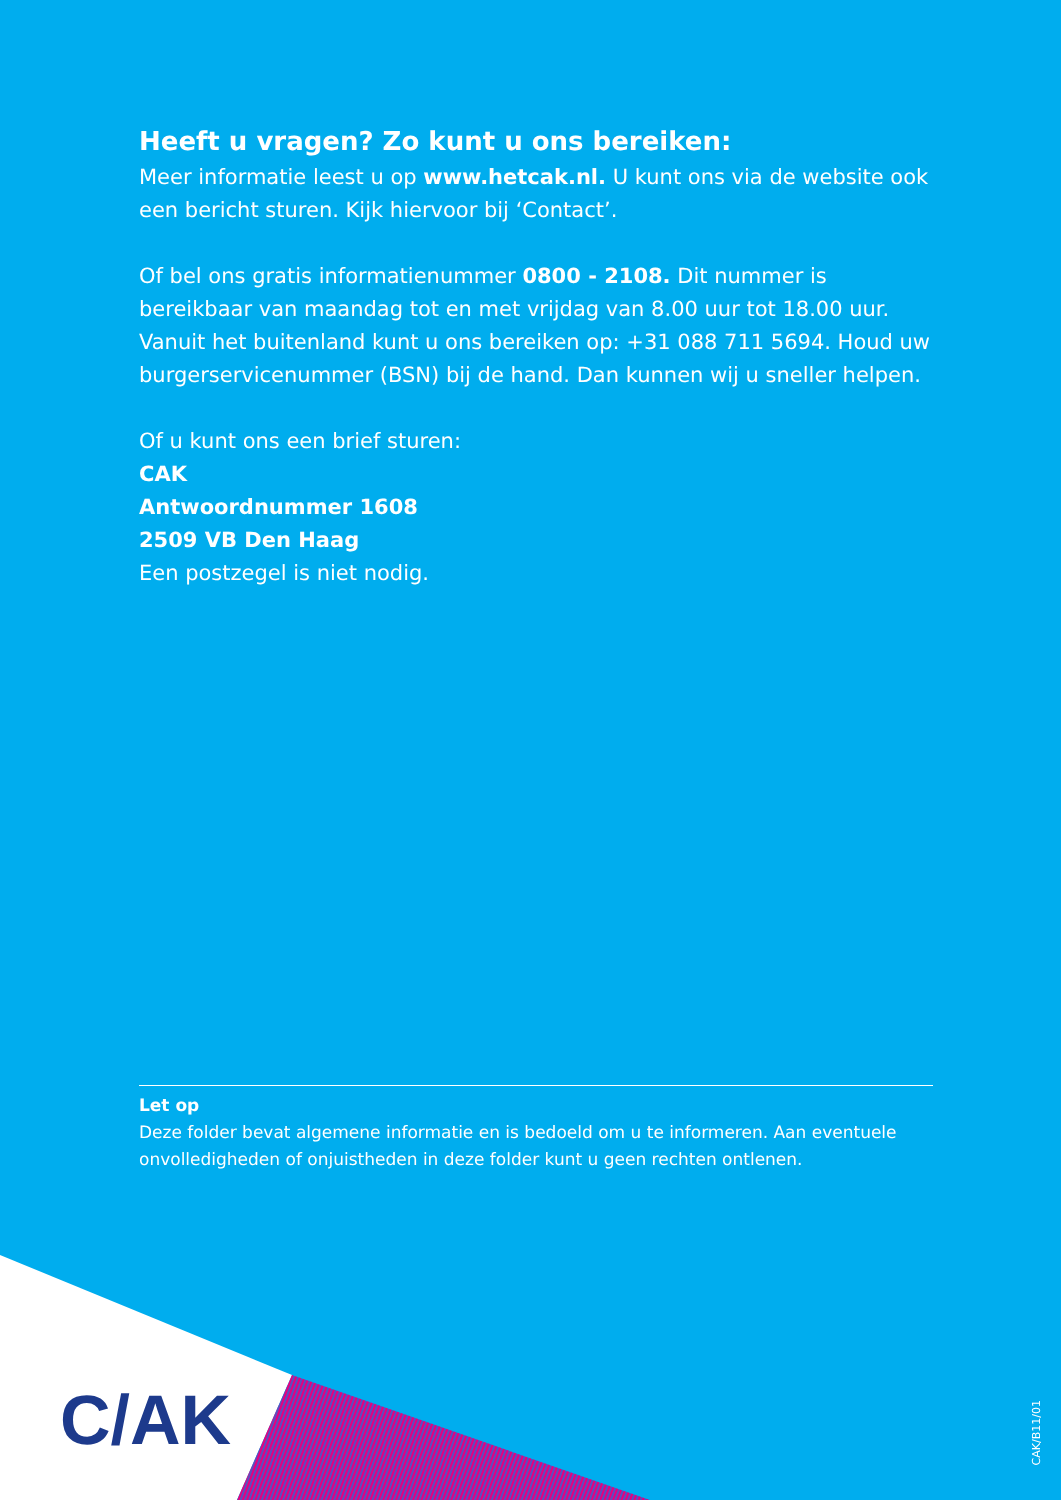Heeft u vragen? Zo kunt u ons bereiken:
Meer informatie leest u op www.hetcak.nl. U kunt ons via de website ook een bericht sturen. Kijk hiervoor bij ‘Contact’.
Of bel ons gratis informatienummer 0800 - 2108. Dit nummer is bereikbaar van maandag tot en met vrijdag van 8.00 uur tot 18.00 uur. Vanuit het buitenland kunt u ons bereiken op: +31 088 711 5694. Houd uw burgerservicenummer (BSN) bij de hand. Dan kunnen wij u sneller helpen.
Of u kunt ons een brief sturen:
CAK
Antwoordnummer 1608
2509 VB Den Haag
Een postzegel is niet nodig.
Let op
Deze folder bevat algemene informatie en is bedoeld om u te informeren. Aan eventuele onvolledigheden of onjuistheden in deze folder kunt u geen rechten ontlenen.
C/AK
CAK/B11/01